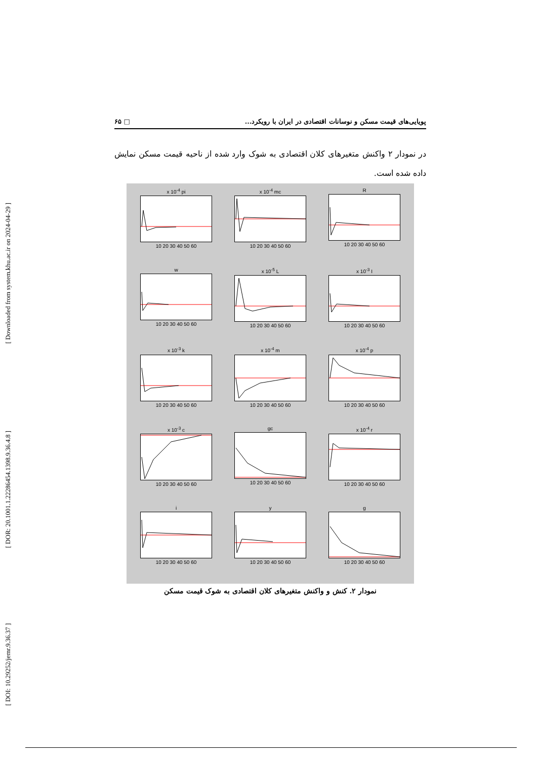[ Downloaded from system.khu.ac.ir on 2024-04-29 ]
[ DOR: 20.1001.1.22286454.1398.9.36.4.8 ]
[ DOI: 10.29252/jemr.9.36.37 ]
پویایی‌های قیمت مسکن و نوسانات اقتصادی در ایران با رویکرد... □ ۶۵
در نمودار ۲ واکنش متغیرهای کلان اقتصادی به شوک وارد شده از ناحیه قیمت مسکن نمایش داده شده است.
x 10<sup>-4</sup> pi10 20 30 40 50 60
x 10<sup>-4</sup> mc10 20 30 40 50 60
R10 20 30 40 50 60
w10 20 30 40 50 60
x 10<sup>-5</sup> L10 20 30 40 50 60
x 10<sup>-3</sup> I10 20 30 40 50 60
x 10<sup>-3</sup> k10 20 30 40 50 60
x 10<sup>-4</sup> m10 20 30 40 50 60
x 10<sup>-4</sup> p10 20 30 40 50 60
x 10<sup>-3</sup> c10 20 30 40 50 60
gc10 20 30 40 50 60
x 10<sup>-4</sup> r10 20 30 40 50 60
i10 20 30 40 50 60
y10 20 30 40 50 60
g10 20 30 40 50 60
نمودار ۲. کنش و واکنش متغیرهای کلان اقتصادی به شوک قیمت مسکن